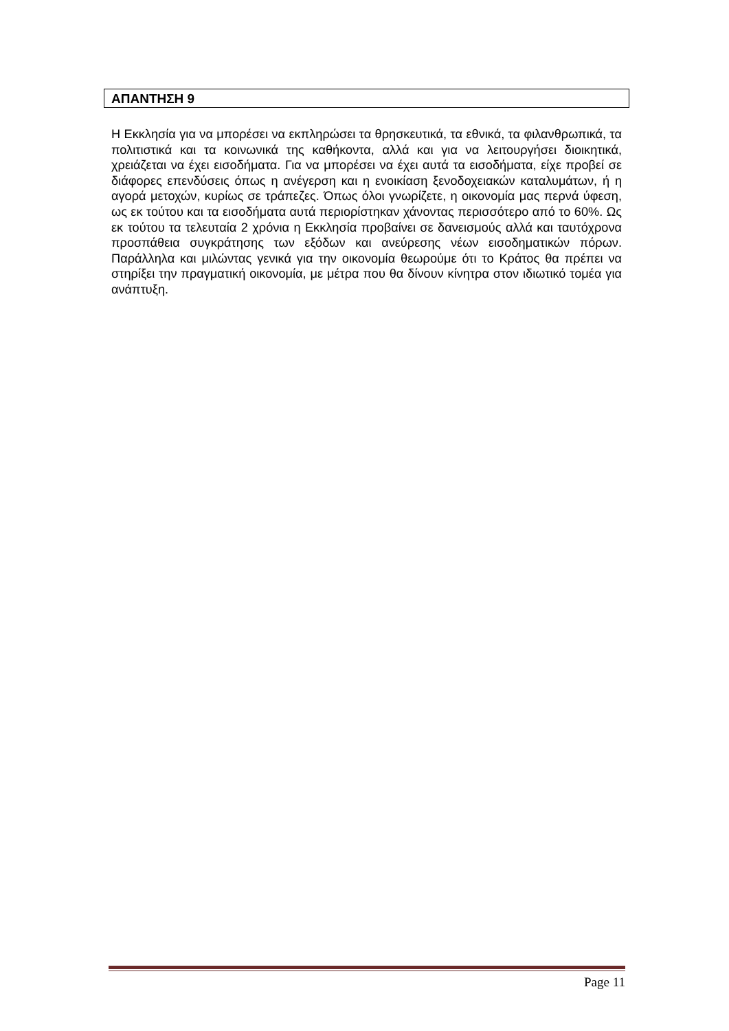ΑΠΑΝΤΗΣΗ 9
Η Εκκλησία για να μπορέσει να εκπληρώσει τα θρησκευτικά, τα εθνικά, τα φιλανθρωπικά, τα πολιτιστικά και τα κοινωνικά της καθήκοντα, αλλά και για να λειτουργήσει διοικητικά, χρειάζεται να έχει εισοδήματα. Για να μπορέσει να έχει αυτά τα εισοδήματα, είχε προβεί σε διάφορες επενδύσεις όπως η ανέγερση και η ενοικίαση ξενοδοχειακών καταλυμάτων, ή η αγορά μετοχών, κυρίως σε τράπεζες. Όπως όλοι γνωρίζετε, η οικονομία μας περνά ύφεση, ως εκ τούτου και τα εισοδήματα αυτά περιορίστηκαν χάνοντας περισσότερο από το 60%. Ως εκ τούτου τα τελευταία 2 χρόνια η Εκκλησία προβαίνει σε δανεισμούς αλλά και ταυτόχρονα προσπάθεια συγκράτησης των εξόδων και ανεύρεσης νέων εισοδηματικών πόρων. Παράλληλα και μιλώντας γενικά για την οικονομία θεωρούμε ότι το Κράτος θα πρέπει να στηρίξει την πραγματική οικονομία, με μέτρα που θα δίνουν κίνητρα στον ιδιωτικό τομέα για ανάπτυξη.
Page 11